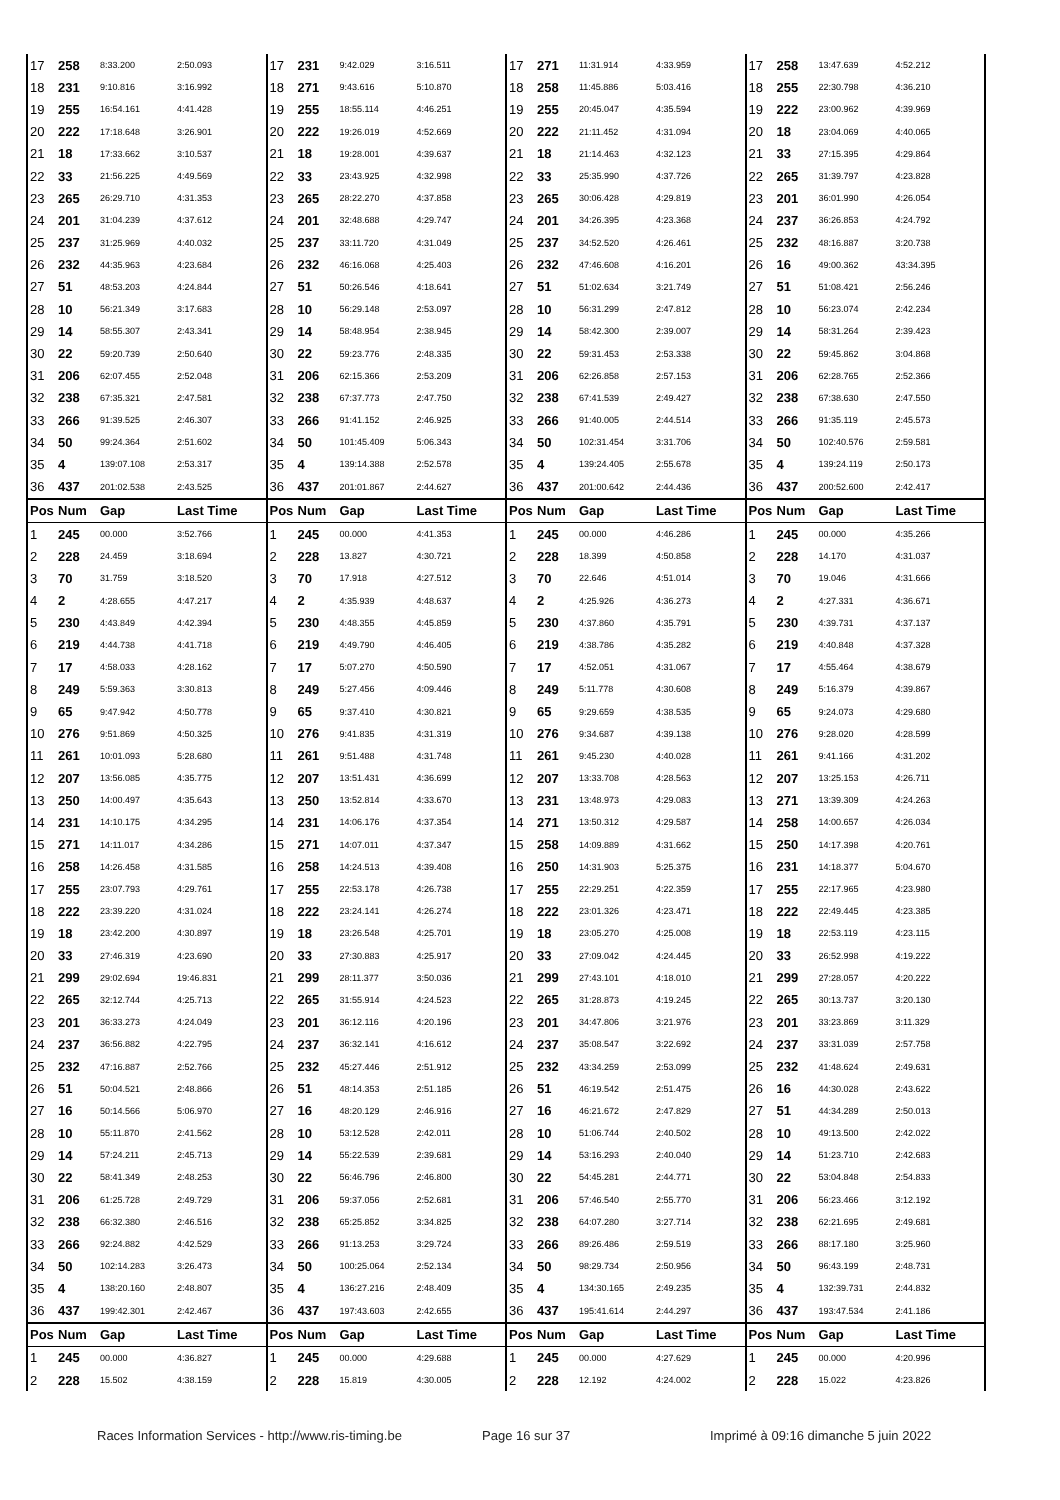| 17 | 258 | 8:33.200 | 2:50.093 | 17 | 231 | 9:42.029 | 3:16.511 | 17 | 271 | 11:31.914 | 4:33.959 | 17 | 258 | 13:47.639 | 4:52.212 |
| 18 | 231 | 9:10.816 | 3:16.992 | 18 | 271 | 9:43.616 | 5:10.870 | 18 | 258 | 11:45.886 | 5:03.416 | 18 | 255 | 22:30.798 | 4:36.210 |
| 19 | 255 | 16:54.161 | 4:41.428 | 19 | 255 | 18:55.114 | 4:46.251 | 19 | 255 | 20:45.047 | 4:35.594 | 19 | 222 | 23:00.962 | 4:39.969 |
| 20 | 222 | 17:18.648 | 3:26.901 | 20 | 222 | 19:26.019 | 4:52.669 | 20 | 222 | 21:11.452 | 4:31.094 | 20 | 18 | 23:04.069 | 4:40.065 |
| 21 | 18 | 17:33.662 | 3:10.537 | 21 | 18 | 19:28.001 | 4:39.637 | 21 | 18 | 21:14.463 | 4:32.123 | 21 | 33 | 27:15.395 | 4:29.864 |
| 22 | 33 | 21:56.225 | 4:49.569 | 22 | 33 | 23:43.925 | 4:32.998 | 22 | 33 | 25:35.990 | 4:37.726 | 22 | 265 | 31:39.797 | 4:23.828 |
| 23 | 265 | 26:29.710 | 4:31.353 | 23 | 265 | 28:22.270 | 4:37.858 | 23 | 265 | 30:06.428 | 4:29.819 | 23 | 201 | 36:01.990 | 4:26.054 |
| 24 | 201 | 31:04.239 | 4:37.612 | 24 | 201 | 32:48.688 | 4:29.747 | 24 | 201 | 34:26.395 | 4:23.368 | 24 | 237 | 36:26.853 | 4:24.792 |
| 25 | 237 | 31:25.969 | 4:40.032 | 25 | 237 | 33:11.720 | 4:31.049 | 25 | 237 | 34:52.520 | 4:26.461 | 25 | 232 | 48:16.887 | 3:20.738 |
| 26 | 232 | 44:35.963 | 4:23.684 | 26 | 232 | 46:16.068 | 4:25.403 | 26 | 232 | 47:46.608 | 4:16.201 | 26 | 16 | 49:00.362 | 43:34.395 |
| 27 | 51 | 48:53.203 | 4:24.844 | 27 | 51 | 50:26.546 | 4:18.641 | 27 | 51 | 51:02.634 | 3:21.749 | 27 | 51 | 51:08.421 | 2:56.246 |
| 28 | 10 | 56:21.349 | 3:17.683 | 28 | 10 | 56:29.148 | 2:53.097 | 28 | 10 | 56:31.299 | 2:47.812 | 28 | 10 | 56:23.074 | 2:42.234 |
| 29 | 14 | 58:55.307 | 2:43.341 | 29 | 14 | 58:48.954 | 2:38.945 | 29 | 14 | 58:42.300 | 2:39.007 | 29 | 14 | 58:31.264 | 2:39.423 |
| 30 | 22 | 59:20.739 | 2:50.640 | 30 | 22 | 59:23.776 | 2:48.335 | 30 | 22 | 59:31.453 | 2:53.338 | 30 | 22 | 59:45.862 | 3:04.868 |
| 31 | 206 | 62:07.455 | 2:52.048 | 31 | 206 | 62:15.366 | 2:53.209 | 31 | 206 | 62:26.858 | 2:57.153 | 31 | 206 | 62:28.765 | 2:52.366 |
| 32 | 238 | 67:35.321 | 2:47.581 | 32 | 238 | 67:37.773 | 2:47.750 | 32 | 238 | 67:41.539 | 2:49.427 | 32 | 238 | 67:38.630 | 2:47.550 |
| 33 | 266 | 91:39.525 | 2:46.307 | 33 | 266 | 91:41.152 | 2:46.925 | 33 | 266 | 91:40.005 | 2:44.514 | 33 | 266 | 91:35.119 | 2:45.573 |
| 34 | 50 | 99:24.364 | 2:51.602 | 34 | 50 | 101:45.409 | 5:06.343 | 34 | 50 | 102:31.454 | 3:31.706 | 34 | 50 | 102:40.576 | 2:59.581 |
| 35 | 4 | 139:07.108 | 2:53.317 | 35 | 4 | 139:14.388 | 2:52.578 | 35 | 4 | 139:24.405 | 2:55.678 | 35 | 4 | 139:24.119 | 2:50.173 |
| 36 | 437 | 201:02.538 | 2:43.525 | 36 | 437 | 201:01.867 | 2:44.627 | 36 | 437 | 201:00.642 | 2:44.436 | 36 | 437 | 200:52.600 | 2:42.417 |
| Pos | Num | Gap | Last Time | Pos | Num | Gap | Last Time | Pos | Num | Gap | Last Time | Pos | Num | Gap | Last Time |
| 1 | 245 | 00.000 | 3:52.766 | 1 | 245 | 00.000 | 4:41.353 | 1 | 245 | 00.000 | 4:46.286 | 1 | 245 | 00.000 | 4:35.266 |
| 2 | 228 | 24.459 | 3:18.694 | 2 | 228 | 13.827 | 4:30.721 | 2 | 228 | 18.399 | 4:50.858 | 2 | 228 | 14.170 | 4:31.037 |
| 3 | 70 | 31.759 | 3:18.520 | 3 | 70 | 17.918 | 4:27.512 | 3 | 70 | 22.646 | 4:51.014 | 3 | 70 | 19.046 | 4:31.666 |
| 4 | 2 | 4:28.655 | 4:47.217 | 4 | 2 | 4:35.939 | 4:48.637 | 4 | 2 | 4:25.926 | 4:36.273 | 4 | 2 | 4:27.331 | 4:36.671 |
| 5 | 230 | 4:43.849 | 4:42.394 | 5 | 230 | 4:48.355 | 4:45.859 | 5 | 230 | 4:37.860 | 4:35.791 | 5 | 230 | 4:39.731 | 4:37.137 |
| 6 | 219 | 4:44.738 | 4:41.718 | 6 | 219 | 4:49.790 | 4:46.405 | 6 | 219 | 4:38.786 | 4:35.282 | 6 | 219 | 4:40.848 | 4:37.328 |
| 7 | 17 | 4:58.033 | 4:28.162 | 7 | 17 | 5:07.270 | 4:50.590 | 7 | 17 | 4:52.051 | 4:31.067 | 7 | 17 | 4:55.464 | 4:38.679 |
| 8 | 249 | 5:59.363 | 3:30.813 | 8 | 249 | 5:27.456 | 4:09.446 | 8 | 249 | 5:11.778 | 4:30.608 | 8 | 249 | 5:16.379 | 4:39.867 |
| 9 | 65 | 9:47.942 | 4:50.778 | 9 | 65 | 9:37.410 | 4:30.821 | 9 | 65 | 9:29.659 | 4:38.535 | 9 | 65 | 9:24.073 | 4:29.680 |
| 10 | 276 | 9:51.869 | 4:50.325 | 10 | 276 | 9:41.835 | 4:31.319 | 10 | 276 | 9:34.687 | 4:39.138 | 10 | 276 | 9:28.020 | 4:28.599 |
| 11 | 261 | 10:01.093 | 5:28.680 | 11 | 261 | 9:51.488 | 4:31.748 | 11 | 261 | 9:45.230 | 4:40.028 | 11 | 261 | 9:41.166 | 4:31.202 |
| 12 | 207 | 13:56.085 | 4:35.775 | 12 | 207 | 13:51.431 | 4:36.699 | 12 | 207 | 13:33.708 | 4:28.563 | 12 | 207 | 13:25.153 | 4:26.711 |
| 13 | 250 | 14:00.497 | 4:35.643 | 13 | 250 | 13:52.814 | 4:33.670 | 13 | 231 | 13:48.973 | 4:29.083 | 13 | 271 | 13:39.309 | 4:24.263 |
| 14 | 231 | 14:10.175 | 4:34.295 | 14 | 231 | 14:06.176 | 4:37.354 | 14 | 271 | 13:50.312 | 4:29.587 | 14 | 258 | 14:00.657 | 4:26.034 |
| 15 | 271 | 14:11.017 | 4:34.286 | 15 | 271 | 14:07.011 | 4:37.347 | 15 | 258 | 14:09.889 | 4:31.662 | 15 | 250 | 14:17.398 | 4:20.761 |
| 16 | 258 | 14:26.458 | 4:31.585 | 16 | 258 | 14:24.513 | 4:39.408 | 16 | 250 | 14:31.903 | 5:25.375 | 16 | 231 | 14:18.377 | 5:04.670 |
| 17 | 255 | 23:07.793 | 4:29.761 | 17 | 255 | 22:53.178 | 4:26.738 | 17 | 255 | 22:29.251 | 4:22.359 | 17 | 255 | 22:17.965 | 4:23.980 |
| 18 | 222 | 23:39.220 | 4:31.024 | 18 | 222 | 23:24.141 | 4:26.274 | 18 | 222 | 23:01.326 | 4:23.471 | 18 | 222 | 22:49.445 | 4:23.385 |
| 19 | 18 | 23:42.200 | 4:30.897 | 19 | 18 | 23:26.548 | 4:25.701 | 19 | 18 | 23:05.270 | 4:25.008 | 19 | 18 | 22:53.119 | 4:23.115 |
| 20 | 33 | 27:46.319 | 4:23.690 | 20 | 33 | 27:30.883 | 4:25.917 | 20 | 33 | 27:09.042 | 4:24.445 | 20 | 33 | 26:52.998 | 4:19.222 |
| 21 | 299 | 29:02.694 | 19:46.831 | 21 | 299 | 28:11.377 | 3:50.036 | 21 | 299 | 27:43.101 | 4:18.010 | 21 | 299 | 27:28.057 | 4:20.222 |
| 22 | 265 | 32:12.744 | 4:25.713 | 22 | 265 | 31:55.914 | 4:24.523 | 22 | 265 | 31:28.873 | 4:19.245 | 22 | 265 | 30:13.737 | 3:20.130 |
| 23 | 201 | 36:33.273 | 4:24.049 | 23 | 201 | 36:12.116 | 4:20.196 | 23 | 201 | 34:47.806 | 3:21.976 | 23 | 201 | 33:23.869 | 3:11.329 |
| 24 | 237 | 36:56.882 | 4:22.795 | 24 | 237 | 36:32.141 | 4:16.612 | 24 | 237 | 35:08.547 | 3:22.692 | 24 | 237 | 33:31.039 | 2:57.758 |
| 25 | 232 | 47:16.887 | 2:52.766 | 25 | 232 | 45:27.446 | 2:51.912 | 25 | 232 | 43:34.259 | 2:53.099 | 25 | 232 | 41:48.624 | 2:49.631 |
| 26 | 51 | 50:04.521 | 2:48.866 | 26 | 51 | 48:14.353 | 2:51.185 | 26 | 51 | 46:19.542 | 2:51.475 | 26 | 16 | 44:30.028 | 2:43.622 |
| 27 | 16 | 50:14.566 | 5:06.970 | 27 | 16 | 48:20.129 | 2:46.916 | 27 | 16 | 46:21.672 | 2:47.829 | 27 | 51 | 44:34.289 | 2:50.013 |
| 28 | 10 | 55:11.870 | 2:41.562 | 28 | 10 | 53:12.528 | 2:42.011 | 28 | 10 | 51:06.744 | 2:40.502 | 28 | 10 | 49:13.500 | 2:42.022 |
| 29 | 14 | 57:24.211 | 2:45.713 | 29 | 14 | 55:22.539 | 2:39.681 | 29 | 14 | 53:16.293 | 2:40.040 | 29 | 14 | 51:23.710 | 2:42.683 |
| 30 | 22 | 58:41.349 | 2:48.253 | 30 | 22 | 56:46.796 | 2:46.800 | 30 | 22 | 54:45.281 | 2:44.771 | 30 | 22 | 53:04.848 | 2:54.833 |
| 31 | 206 | 61:25.728 | 2:49.729 | 31 | 206 | 59:37.056 | 2:52.681 | 31 | 206 | 57:46.540 | 2:55.770 | 31 | 206 | 56:23.466 | 3:12.192 |
| 32 | 238 | 66:32.380 | 2:46.516 | 32 | 238 | 65:25.852 | 3:34.825 | 32 | 238 | 64:07.280 | 3:27.714 | 32 | 238 | 62:21.695 | 2:49.681 |
| 33 | 266 | 92:24.882 | 4:42.529 | 33 | 266 | 91:13.253 | 3:29.724 | 33 | 266 | 89:26.486 | 2:59.519 | 33 | 266 | 88:17.180 | 3:25.960 |
| 34 | 50 | 102:14.283 | 3:26.473 | 34 | 50 | 100:25.064 | 2:52.134 | 34 | 50 | 98:29.734 | 2:50.956 | 34 | 50 | 96:43.199 | 2:48.731 |
| 35 | 4 | 138:20.160 | 2:48.807 | 35 | 4 | 136:27.216 | 2:48.409 | 35 | 4 | 134:30.165 | 2:49.235 | 35 | 4 | 132:39.731 | 2:44.832 |
| 36 | 437 | 199:42.301 | 2:42.467 | 36 | 437 | 197:43.603 | 2:42.655 | 36 | 437 | 195:41.614 | 2:44.297 | 36 | 437 | 193:47.534 | 2:41.186 |
| Pos | Num | Gap | Last Time | Pos | Num | Gap | Last Time | Pos | Num | Gap | Last Time | Pos | Num | Gap | Last Time |
| 1 | 245 | 00.000 | 4:36.827 | 1 | 245 | 00.000 | 4:29.688 | 1 | 245 | 00.000 | 4:27.629 | 1 | 245 | 00.000 | 4:20.996 |
| 2 | 228 | 15.502 | 4:38.159 | 2 | 228 | 15.819 | 4:30.005 | 2 | 228 | 12.192 | 4:24.002 | 2 | 228 | 15.022 | 4:23.826 |
Races Information Services - http://www.ris-timing.be Page 16 sur 37 Imprimé à 09:16 dimanche 5 juin 2022